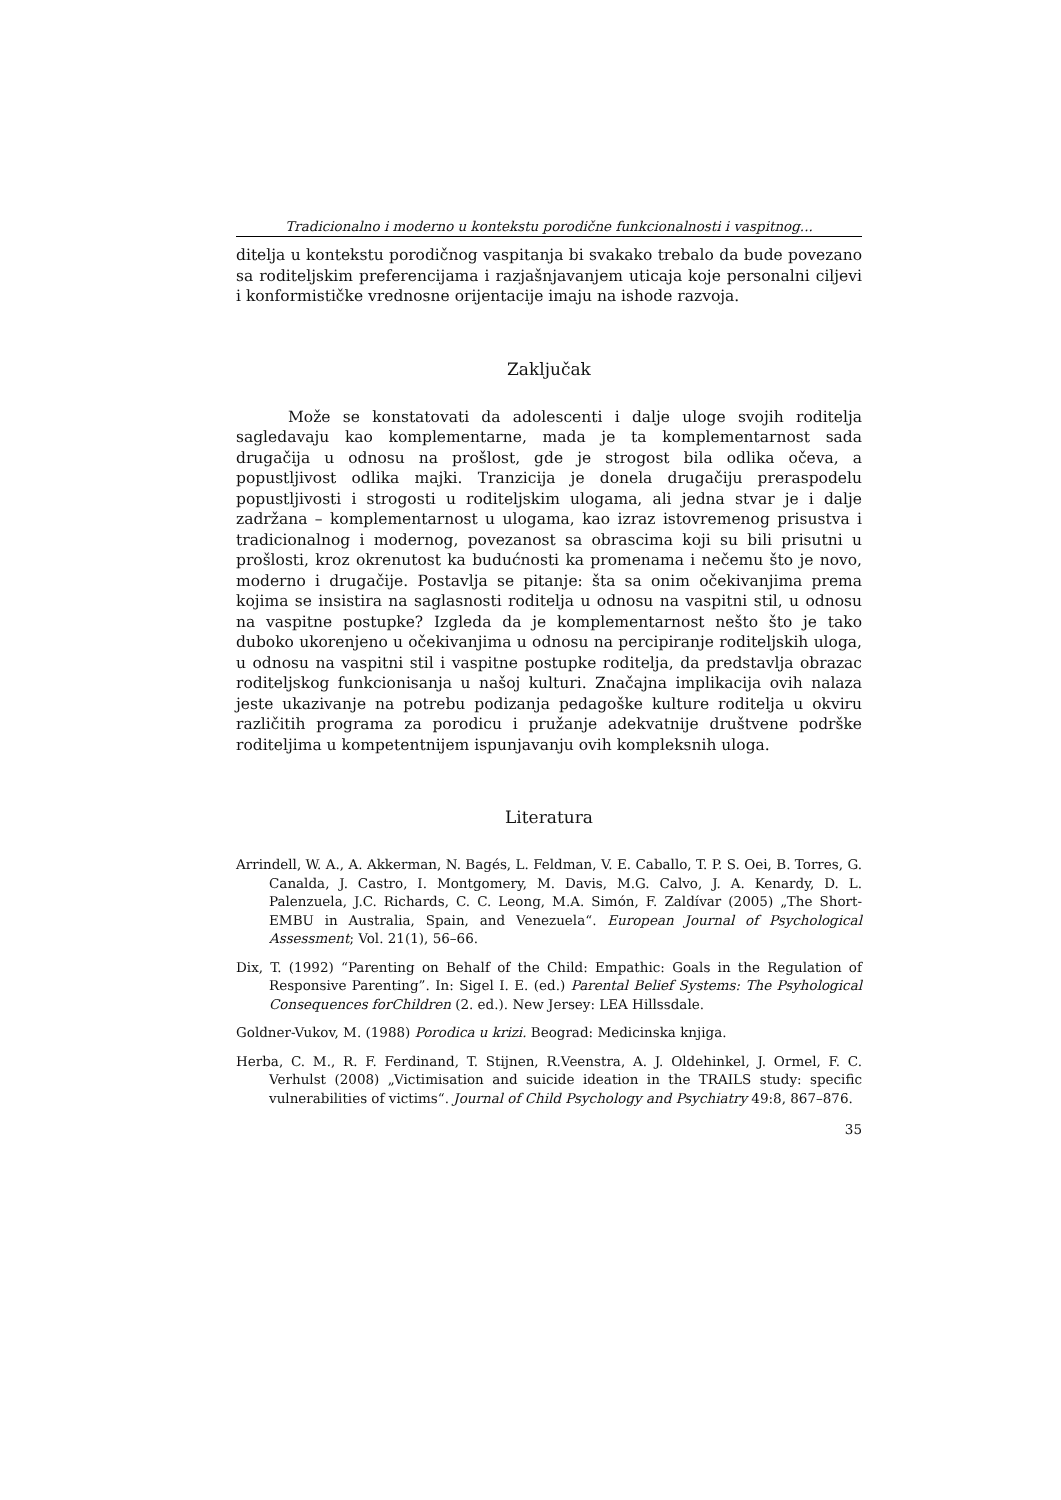Tradicionalno i moderno u kontekstu porodične funkcionalnosti i vaspitnog...
ditelja u kontekstu porodičnog vaspitanja bi svakako trebalo da bude povezano sa roditeljskim preferencijama i razjašnjavanjem uticaja koje personalni ciljevi i konformističke vrednosne orijentacije imaju na ishode razvoja.
Zaključak
Može se konstatovati da adolescenti i dalje uloge svojih roditelja sagledavaju kao komplementarne, mada je ta komplementarnost sada drugačija u odnosu na prošlost, gde je strogost bila odlika očeva, a popustljivost odlika majki. Tranzicija je donela drugačiju preraspodelu popustljivosti i strogosti u roditeljskim ulogama, ali jedna stvar je i dalje zadržana – komplementarnost u ulogama, kao izraz istovremenog prisustva i tradicionalnog i modernog, povezanost sa obrascima koji su bili prisutni u prošlosti, kroz okrenutost ka budućnosti ka promenama i nečemu što je novo, moderno i drugačije. Postavlja se pitanje: šta sa onim očekivanjima prema kojima se insistira na saglasnosti roditelja u odnosu na vaspitni stil, u odnosu na vaspitne postupke? Izgleda da je komplementarnost nešto što je tako duboko ukorenjeno u očekivanjima u odnosu na percipiranje roditeljskih uloga, u odnosu na vaspitni stil i vaspitne postupke roditelja, da predstavlja obrazac roditeljskog funkcionisanja u našoj kulturi. Značajna implikacija ovih nalaza jeste ukazivanje na potrebu podizanja pedagoške kulture roditelja u okviru različitih programa za porodicu i pružanje adekvatnije društvene podrške roditeljima u kompetentnijem ispunjavanju ovih kompleksnih uloga.
Literatura
Arrindell, W. A., A. Akkerman, N. Bagés, L. Feldman, V. E. Caballo, T. P. S. Oei, B. Torres, G. Canalda, J. Castro, I. Montgomery, M. Davis, M.G. Calvo, J. A. Kenardy, D. L. Palenzuela, J.C. Richards, C. C. Leong, M.A. Simón, F. Zaldívar (2005) „The Short-EMBU in Australia, Spain, and Venezuela“. European Journal of Psychological Assessment; Vol. 21(1), 56–66.
Dix, T. (1992) “Parenting on Behalf of the Child: Empathic: Goals in the Regulation of Responsive Parenting”. In: Sigel I. E. (ed.) Parental Belief Systems: The Psyhological Consequences forChildren (2. ed.). New Jersey: LEA Hillssdale.
Goldner-Vukov, M. (1988) Porodica u krizi. Beograd: Medicinska knjiga.
Herba, C. M., R. F. Ferdinand, T. Stijnen, R.Veenstra, A. J. Oldehinkel, J. Ormel, F. C. Verhulst (2008) „Victimisation and suicide ideation in the TRAILS study: specific vulnerabilities of victims“. Journal of Child Psychology and Psychiatry 49:8, 867–876.
35